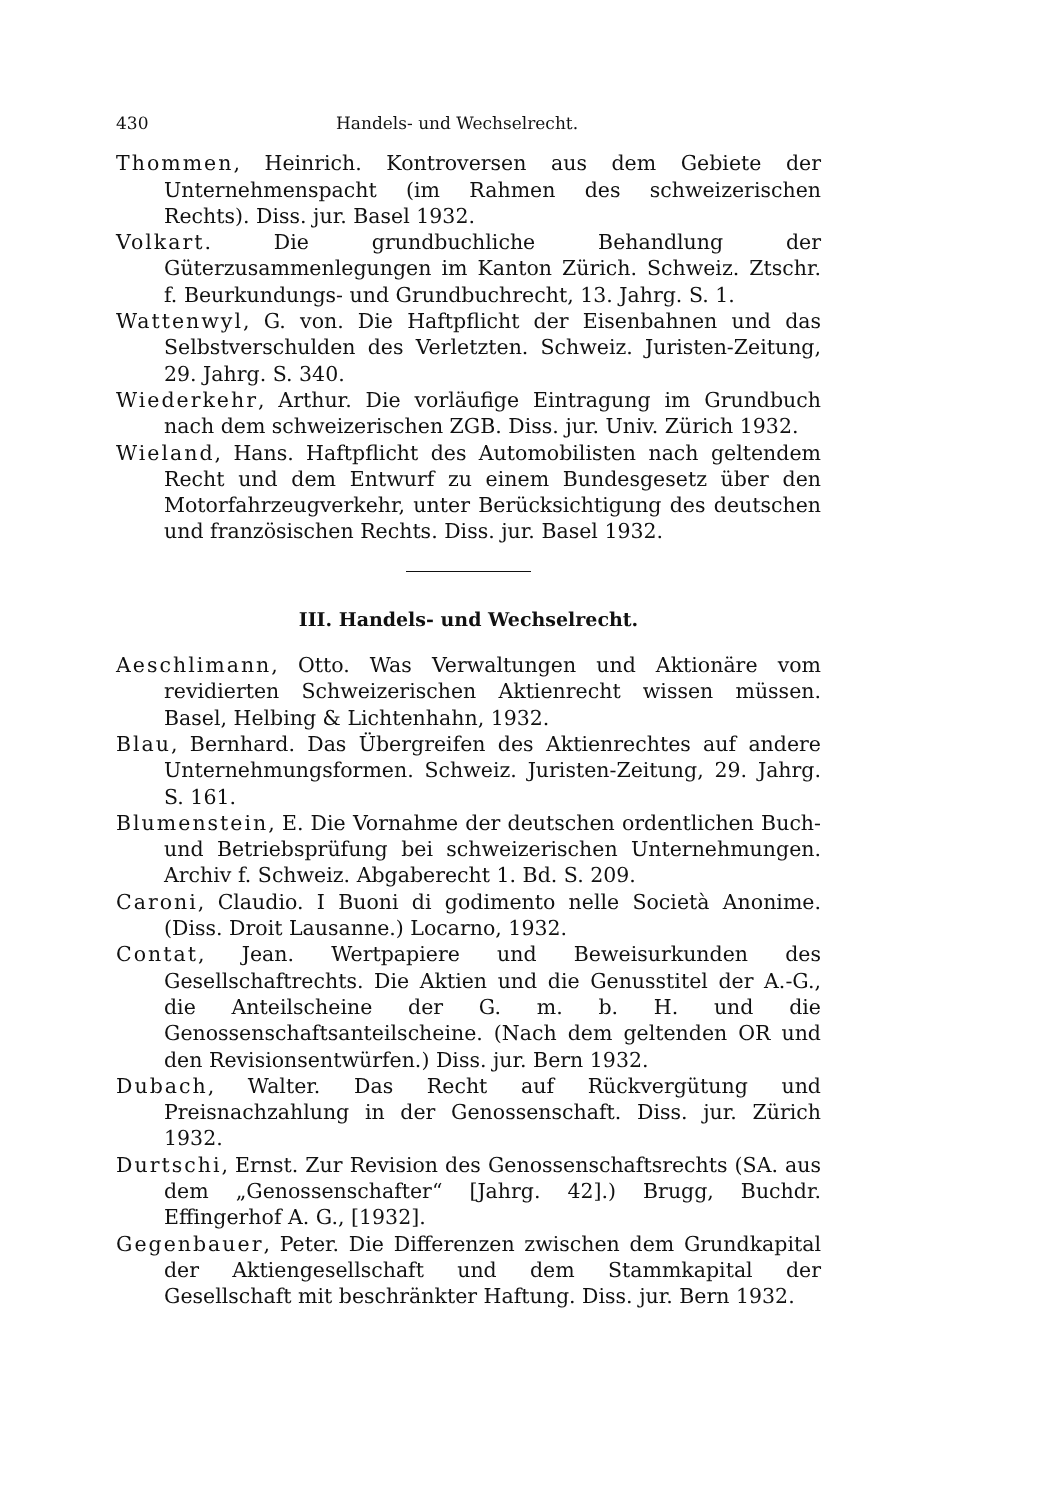430 Handels- und Wechselrecht.
Thommen, Heinrich. Kontroversen aus dem Gebiete der Unternehmenspacht (im Rahmen des schweizerischen Rechts). Diss. jur. Basel 1932.
Volkart. Die grundbuchliche Behandlung der Güterzusammenlegungen im Kanton Zürich. Schweiz. Ztschr. f. Beurkundungs- und Grundbuchrecht, 13. Jahrg. S. 1.
Wattenwyl, G. von. Die Haftpflicht der Eisenbahnen und das Selbstverschulden des Verletzten. Schweiz. Juristen-Zeitung, 29. Jahrg. S. 340.
Wiederkehr, Arthur. Die vorläufige Eintragung im Grundbuch nach dem schweizerischen ZGB. Diss. jur. Univ. Zürich 1932.
Wieland, Hans. Haftpflicht des Automobilisten nach geltendem Recht und dem Entwurf zu einem Bundesgesetz über den Motorfahrzeugverkehr, unter Berücksichtigung des deutschen und französischen Rechts. Diss. jur. Basel 1932.
III. Handels- und Wechselrecht.
Aeschlimann, Otto. Was Verwaltungen und Aktionäre vom revidierten Schweizerischen Aktienrecht wissen müssen. Basel, Helbing & Lichtenhahn, 1932.
Blau, Bernhard. Das Übergreifen des Aktienrechtes auf andere Unternehmungsformen. Schweiz. Juristen-Zeitung, 29. Jahrg. S. 161.
Blumenstein, E. Die Vornahme der deutschen ordentlichen Buch- und Betriebsprüfung bei schweizerischen Unternehmungen. Archiv f. Schweiz. Abgaberecht 1. Bd. S. 209.
Caroni, Claudio. I Buoni di godimento nelle Società Anonime. (Diss. Droit Lausanne.) Locarno, 1932.
Contat, Jean. Wertpapiere und Beweisurkunden des Gesellschaftrechts. Die Aktien und die Genusstitel der A.-G., die Anteilscheine der G. m. b. H. und die Genossenschaftsanteilscheine. (Nach dem geltenden OR und den Revisionsentwürfen.) Diss. jur. Bern 1932.
Dubach, Walter. Das Recht auf Rückvergütung und Preisnachzahlung in der Genossenschaft. Diss. jur. Zürich 1932.
Durtschi, Ernst. Zur Revision des Genossenschaftsrechts (SA. aus dem „Genossenschafter“ [Jahrg. 42].) Brugg, Buchdr. Effingerhof A. G., [1932].
Gegenbauer, Peter. Die Differenzen zwischen dem Grundkapital der Aktiengesellschaft und dem Stammkapital der Gesellschaft mit beschränkter Haftung. Diss. jur. Bern 1932.